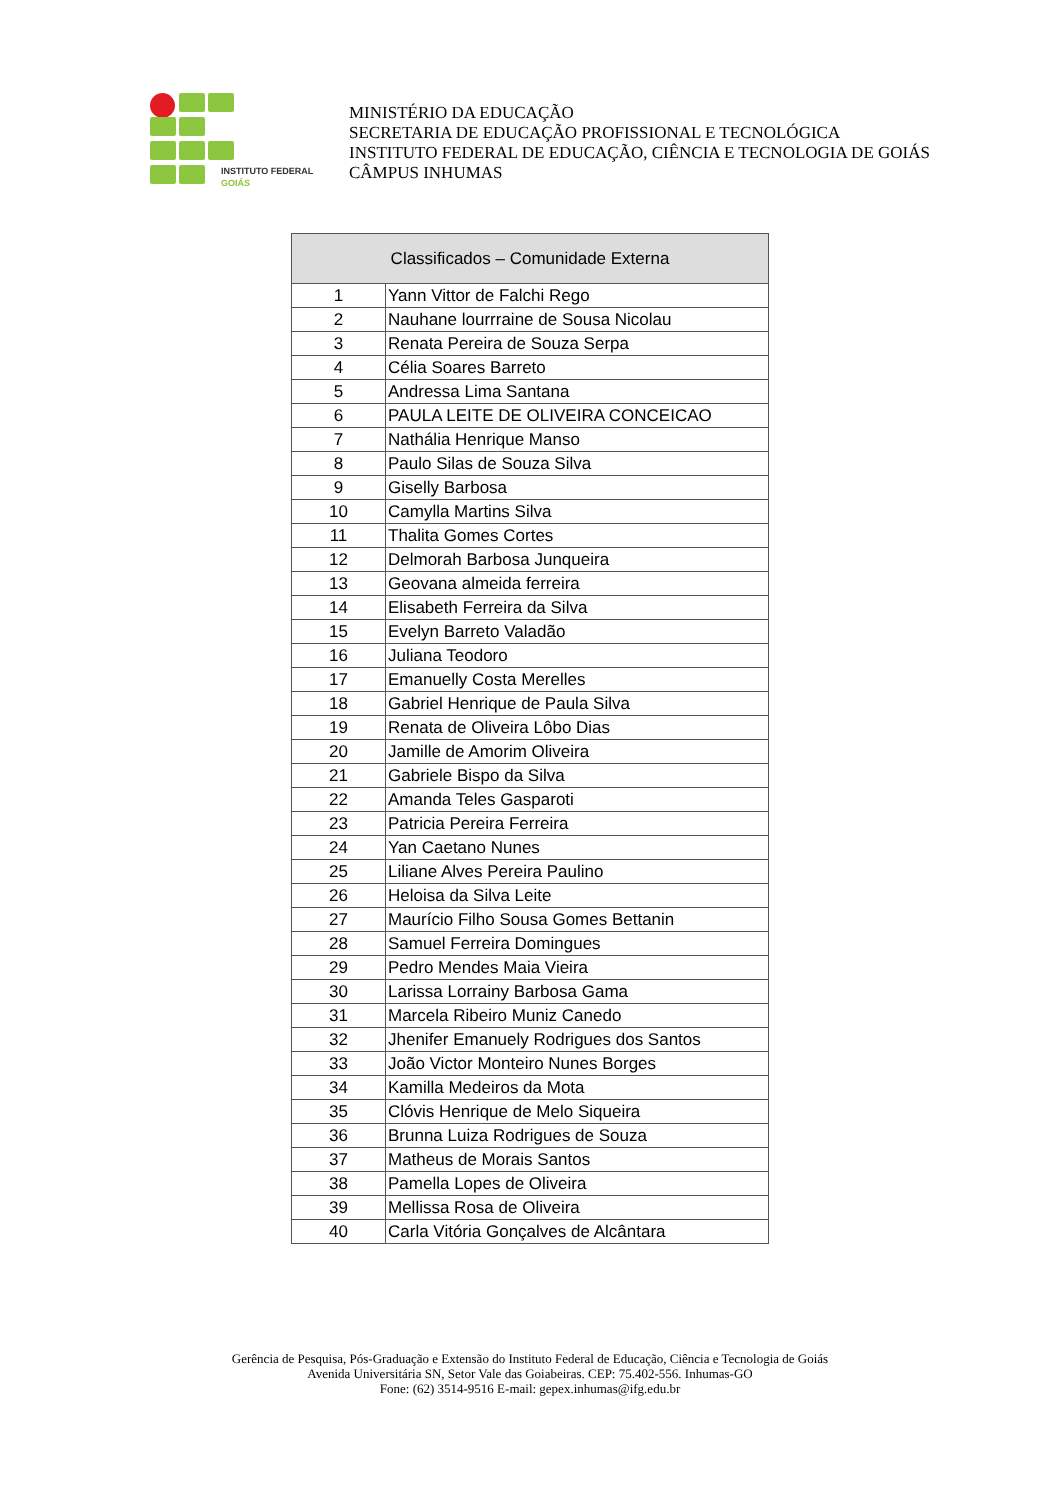INSTITUTO FEDERAL
GOIÁS
MINISTÉRIO DA EDUCAÇÃO
SECRETARIA DE EDUCAÇÃO PROFISSIONAL E TECNOLÓGICA
INSTITUTO FEDERAL DE EDUCAÇÃO, CIÊNCIA E TECNOLOGIA DE GOIÁS
CÂMPUS INHUMAS
| Classificados – Comunidade Externa | |
| --- | --- |
| 1 | Yann Vittor de Falchi Rego |
| 2 | Nauhane lourrraine de Sousa Nicolau |
| 3 | Renata Pereira de Souza Serpa |
| 4 | Célia Soares Barreto |
| 5 | Andressa Lima Santana |
| 6 | PAULA LEITE DE OLIVEIRA CONCEICAO |
| 7 | Nathália Henrique Manso |
| 8 | Paulo Silas de Souza Silva |
| 9 | Giselly Barbosa |
| 10 | Camylla Martins Silva |
| 11 | Thalita Gomes Cortes |
| 12 | Delmorah Barbosa Junqueira |
| 13 | Geovana almeida ferreira |
| 14 | Elisabeth Ferreira da Silva |
| 15 | Evelyn Barreto Valadão |
| 16 | Juliana Teodoro |
| 17 | Emanuelly Costa Merelles |
| 18 | Gabriel Henrique de Paula Silva |
| 19 | Renata de Oliveira Lôbo Dias |
| 20 | Jamille de Amorim Oliveira |
| 21 | Gabriele Bispo da Silva |
| 22 | Amanda Teles Gasparoti |
| 23 | Patricia Pereira Ferreira |
| 24 | Yan Caetano Nunes |
| 25 | Liliane Alves Pereira Paulino |
| 26 | Heloisa da Silva Leite |
| 27 | Maurício Filho Sousa Gomes Bettanin |
| 28 | Samuel Ferreira Domingues |
| 29 | Pedro Mendes Maia Vieira |
| 30 | Larissa Lorrainy Barbosa Gama |
| 31 | Marcela Ribeiro Muniz Canedo |
| 32 | Jhenifer Emanuely Rodrigues dos Santos |
| 33 | João Victor Monteiro Nunes Borges |
| 34 | Kamilla Medeiros da Mota |
| 35 | Clóvis Henrique de Melo Siqueira |
| 36 | Brunna Luiza Rodrigues de Souza |
| 37 | Matheus de Morais Santos |
| 38 | Pamella Lopes de Oliveira |
| 39 | Mellissa Rosa de Oliveira |
| 40 | Carla Vitória Gonçalves de Alcântara |
Gerência de Pesquisa, Pós-Graduação e Extensão do Instituto Federal de Educação, Ciência e Tecnologia de Goiás
Avenida Universitária SN, Setor Vale das Goiabeiras. CEP: 75.402-556. Inhumas-GO
Fone: (62) 3514-9516 E-mail: gepex.inhumas@ifg.edu.br